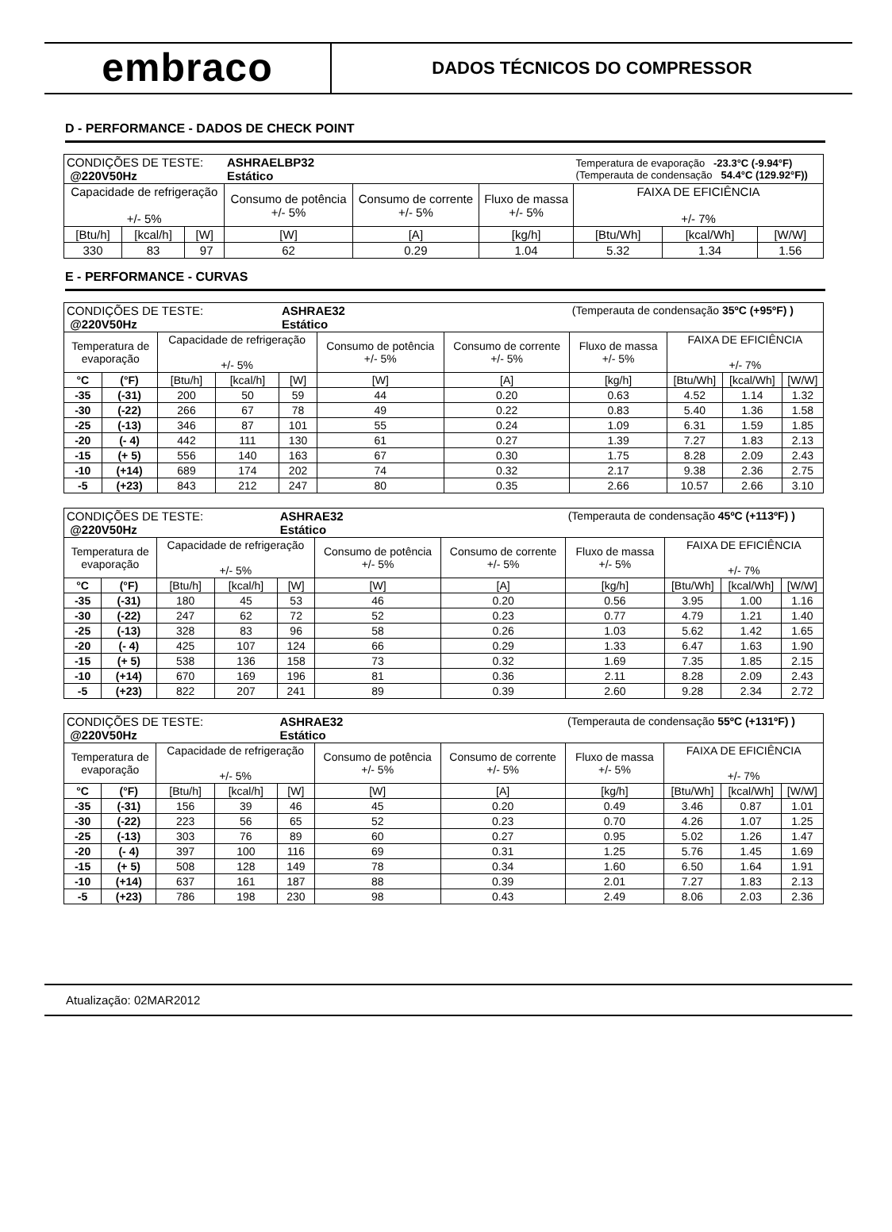embraco
DADOS TÉCNICOS DO COMPRESSOR
D - PERFORMANCE - DADOS DE CHECK POINT
| CONDIÇÕES DE TESTE: @220V50Hz | | | ASHRAELBP32 Estático | | | Temperatura de evaporação -23.3°C (-9.94°F) (Temperauta de condensação 54.4°C (129.92°F)) | | |
| Capacidade de refrigeração +/- 5% | | | Consumo de potência +/- 5% | Consumo de corrente +/- 5% | Fluxo de massa +/- 5% | FAIXA DE EFICIÊNCIA +/- 7% | | |
| [Btu/h] | [kcal/h] | [W] | [W] | [A] | [kg/h] | [Btu/Wh] | [kcal/Wh] | [W/W] |
| 330 | 83 | 97 | 62 | 0.29 | 1.04 | 5.32 | 1.34 | 1.56 |
E - PERFORMANCE - CURVAS
| CONDIÇÕES DE TESTE: @220V50Hz | | | | ASHRAE32 Estático | | | (Temperauta de condensação 35ºC (+95ºF) ) | | | |
| Temperatura de evaporação | | Capacidade de refrigeração +/- 5% | | | Consumo de potência +/- 5% | Consumo de corrente +/- 5% | Fluxo de massa +/- 5% | FAIXA DE EFICIÊNCIA +/- 7% | | |
| °C | (°F) | [Btu/h] | [kcal/h] | [W] | [W] | [A] | [kg/h] | [Btu/Wh] | [kcal/Wh] | [W/W] |
| -35 | (-31) | 200 | 50 | 59 | 44 | 0.20 | 0.63 | 4.52 | 1.14 | 1.32 |
| -30 | (-22) | 266 | 67 | 78 | 49 | 0.22 | 0.83 | 5.40 | 1.36 | 1.58 |
| -25 | (-13) | 346 | 87 | 101 | 55 | 0.24 | 1.09 | 6.31 | 1.59 | 1.85 |
| -20 | (- 4) | 442 | 111 | 130 | 61 | 0.27 | 1.39 | 7.27 | 1.83 | 2.13 |
| -15 | (+ 5) | 556 | 140 | 163 | 67 | 0.30 | 1.75 | 8.28 | 2.09 | 2.43 |
| -10 | (+14) | 689 | 174 | 202 | 74 | 0.32 | 2.17 | 9.38 | 2.36 | 2.75 |
| -5 | (+23) | 843 | 212 | 247 | 80 | 0.35 | 2.66 | 10.57 | 2.66 | 3.10 |
| CONDIÇÕES DE TESTE: @220V50Hz | | | | ASHRAE32 Estático | | | (Temperauta de condensação 45ºC (+113ºF) ) | | | |
| Temperatura de evaporação | | Capacidade de refrigeração +/- 5% | | | Consumo de potência +/- 5% | Consumo de corrente +/- 5% | Fluxo de massa +/- 5% | FAIXA DE EFICIÊNCIA +/- 7% | | |
| °C | (°F) | [Btu/h] | [kcal/h] | [W] | [W] | [A] | [kg/h] | [Btu/Wh] | [kcal/Wh] | [W/W] |
| -35 | (-31) | 180 | 45 | 53 | 46 | 0.20 | 0.56 | 3.95 | 1.00 | 1.16 |
| -30 | (-22) | 247 | 62 | 72 | 52 | 0.23 | 0.77 | 4.79 | 1.21 | 1.40 |
| -25 | (-13) | 328 | 83 | 96 | 58 | 0.26 | 1.03 | 5.62 | 1.42 | 1.65 |
| -20 | (- 4) | 425 | 107 | 124 | 66 | 0.29 | 1.33 | 6.47 | 1.63 | 1.90 |
| -15 | (+ 5) | 538 | 136 | 158 | 73 | 0.32 | 1.69 | 7.35 | 1.85 | 2.15 |
| -10 | (+14) | 670 | 169 | 196 | 81 | 0.36 | 2.11 | 8.28 | 2.09 | 2.43 |
| -5 | (+23) | 822 | 207 | 241 | 89 | 0.39 | 2.60 | 9.28 | 2.34 | 2.72 |
| CONDIÇÕES DE TESTE: @220V50Hz | | | | ASHRAE32 Estático | | | (Temperauta de condensação 55ºC (+131ºF) ) | | | |
| Temperatura de evaporação | | Capacidade de refrigeração +/- 5% | | | Consumo de potência +/- 5% | Consumo de corrente +/- 5% | Fluxo de massa +/- 5% | FAIXA DE EFICIÊNCIA +/- 7% | | |
| °C | (°F) | [Btu/h] | [kcal/h] | [W] | [W] | [A] | [kg/h] | [Btu/Wh] | [kcal/Wh] | [W/W] |
| -35 | (-31) | 156 | 39 | 46 | 45 | 0.20 | 0.49 | 3.46 | 0.87 | 1.01 |
| -30 | (-22) | 223 | 56 | 65 | 52 | 0.23 | 0.70 | 4.26 | 1.07 | 1.25 |
| -25 | (-13) | 303 | 76 | 89 | 60 | 0.27 | 0.95 | 5.02 | 1.26 | 1.47 |
| -20 | (- 4) | 397 | 100 | 116 | 69 | 0.31 | 1.25 | 5.76 | 1.45 | 1.69 |
| -15 | (+ 5) | 508 | 128 | 149 | 78 | 0.34 | 1.60 | 6.50 | 1.64 | 1.91 |
| -10 | (+14) | 637 | 161 | 187 | 88 | 0.39 | 2.01 | 7.27 | 1.83 | 2.13 |
| -5 | (+23) | 786 | 198 | 230 | 98 | 0.43 | 2.49 | 8.06 | 2.03 | 2.36 |
Atualização: 02MAR2012